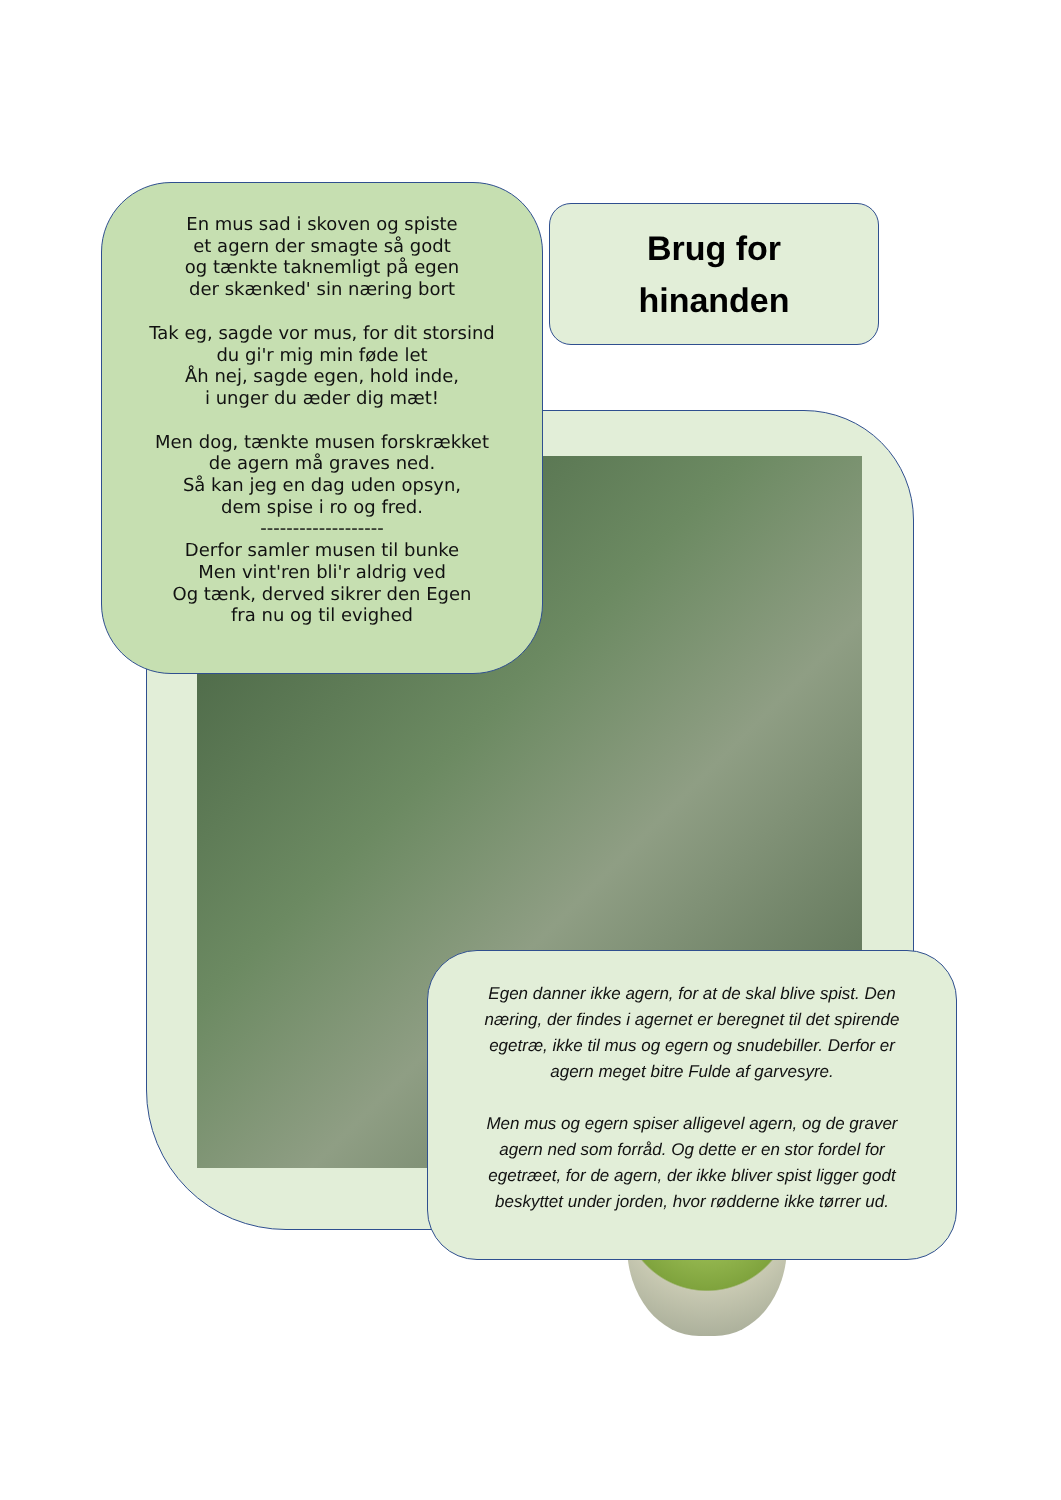En mus sad i skoven og spiste
et agern der smagte så godt
og tænkte taknemligt på egen
der skænked' sin næring bort
Tak eg, sagde vor mus, for dit storsind
du gi'r mig min føde let
Åh nej, sagde egen, hold inde,
i unger du æder dig mæt!
Men dog, tænkte musen forskrækket
de agern må graves ned.
Så kan jeg en dag uden opsyn,
dem spise i ro og fred.
-------------------
Derfor samler musen til bunke
Men vint'ren bli'r aldrig ved
Og tænk, derved sikrer den Egen
fra nu og til evighed
Brug for
hinanden
Egen danner ikke agern, for at de skal blive spist. Den næring, der findes i agernet er beregnet til det spirende egetræ, ikke til mus og egern og snudebiller. Derfor er agern meget bitre Fulde af garvesyre.
Men mus og egern spiser alligevel agern, og de graver agern ned som forråd. Og dette er en stor fordel for egetræet, for de agern, der ikke bliver spist ligger godt beskyttet under jorden, hvor rødderne ikke tørrer ud.